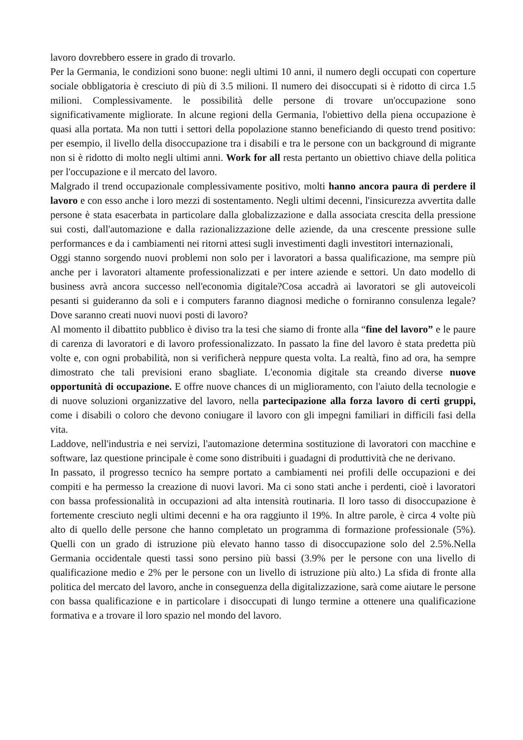lavoro dovrebbero essere in grado di trovarlo.
Per la Germania, le condizioni sono buone: negli ultimi 10 anni, il numero degli occupati con coperture sociale obbligatoria è cresciuto di più di 3.5 milioni. Il numero dei disoccupati si è ridotto di circa 1.5 milioni. Complessivamente. le possibilità delle persone di trovare un'occupazione sono significativamente migliorate. In alcune regioni della Germania, l'obiettivo della piena occupazione è quasi alla portata. Ma non tutti i settori della popolazione stanno beneficiando di questo trend positivo: per esempio, il livello della disoccupazione tra i disabili e tra le persone con un background di migrante non si è ridotto di molto negli ultimi anni. Work for all resta pertanto un obiettivo chiave della politica per l'occupazione e il mercato del lavoro.
Malgrado il trend occupazionale complessivamente positivo, molti hanno ancora paura di perdere il lavoro e con esso anche i loro mezzi di sostentamento. Negli ultimi decenni, l'insicurezza avvertita dalle persone è stata esacerbata in particolare dalla globalizzazione e dalla associata crescita della pressione sui costi, dall'automazione e dalla razionalizzazione delle aziende, da una crescente pressione sulle performances e da i cambiamenti nei ritorni attesi sugli investimenti dagli investitori internazionali,
Oggi stanno sorgendo nuovi problemi non solo per i lavoratori a bassa qualificazione, ma sempre più anche per i lavoratori altamente professionalizzati e per intere aziende e settori. Un dato modello di business avrà ancora successo nell'economia digitale?Cosa accadrà ai lavoratori se gli autoveicoli pesanti si guideranno da soli e i computers faranno diagnosi mediche o forniranno consulenza legale? Dove saranno creati nuovi nuovi posti di lavoro?
Al momento il dibattito pubblico è diviso tra la tesi che siamo di fronte alla “fine del lavoro” e le paure di carenza di lavoratori e di lavoro professionalizzato. In passato la fine del lavoro è stata predetta più volte e, con ogni probabilità, non si verificherà neppure questa volta. La realtà, fino ad ora, ha sempre dimostrato che tali previsioni erano sbagliate. L'economia digitale sta creando diverse nuove opportunità di occupazione. E offre nuove chances di un miglioramento, con l'aiuto della tecnologie e di nuove soluzioni organizzative del lavoro, nella partecipazione alla forza lavoro di certi gruppi, come i disabili o coloro che devono coniugare il lavoro con gli impegni familiari in difficili fasi della vita.
Laddove, nell'industria e nei servizi, l'automazione determina sostituzione di lavoratori con macchine e software, laz questione principale è come sono distribuiti i guadagni di produttività che ne derivano.
In passato, il progresso tecnico ha sempre portato a cambiamenti nei profili delle occupazioni e dei compiti e ha permesso la creazione di nuovi lavori. Ma ci sono stati anche i perdenti, cioè i lavoratori con bassa professionalità in occupazioni ad alta intensità routinaria. Il loro tasso di disoccupazione è fortemente cresciuto negli ultimi decenni e ha ora raggiunto il 19%. In altre parole, è circa 4 volte più alto di quello delle persone che hanno completato un programma di formazione professionale (5%). Quelli con un grado di istruzione più elevato hanno tasso di disoccupazione solo del 2.5%.Nella Germania occidentale questi tassi sono persino più bassi (3.9% per le persone con una livello di qualificazione medio e 2% per le persone con un livello di istruzione più alto.) La sfida di fronte alla politica del mercato del lavoro, anche in conseguenza della digitalizzazione, sarà come aiutare le persone con bassa qualificazione e in particolare i disoccupati di lungo termine a ottenere una qualificazione formativa e a trovare il loro spazio nel mondo del lavoro.